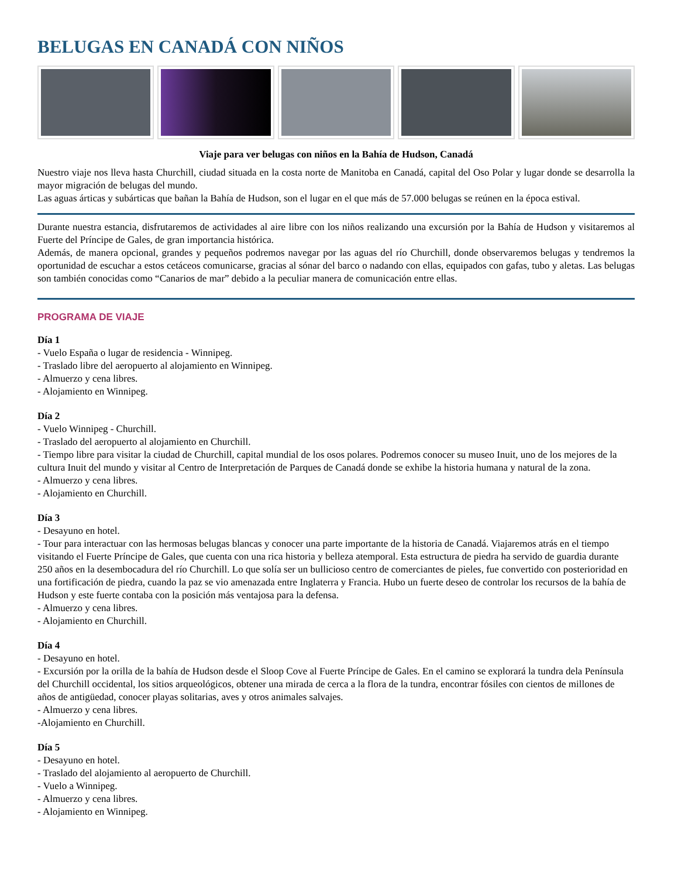BELUGAS EN CANADÁ CON NIÑOS
Viaje para ver belugas con niños en la Bahía de Hudson, Canadá
Nuestro viaje nos lleva hasta Churchill, ciudad situada en la costa norte de Manitoba en Canadá, capital del Oso Polar y lugar donde se desarrolla la mayor migración de belugas del mundo.
Las aguas árticas y subárticas que bañan la Bahía de Hudson, son el lugar en el que más de 57.000 belugas se reúnen en la época estival.
Durante nuestra estancia, disfrutaremos de actividades al aire libre con los niños realizando una excursión por la Bahía de Hudson y visitaremos al Fuerte del Príncipe de Gales, de gran importancia histórica.
Además, de manera opcional, grandes y pequeños podremos navegar por las aguas del río Churchill, donde observaremos belugas y tendremos la oportunidad de escuchar a estos cetáceos comunicarse, gracias al sónar del barco o nadando con ellas, equipados con gafas, tubo y aletas. Las belugas son también conocidas como “Canarios de mar” debido a la peculiar manera de comunicación entre ellas.
PROGRAMA DE VIAJE
Día 1
- Vuelo España o lugar de residencia - Winnipeg.
- Traslado libre del aeropuerto al alojamiento en Winnipeg.
- Almuerzo y cena libres.
- Alojamiento en Winnipeg.
Día 2
- Vuelo Winnipeg - Churchill.
- Traslado del aeropuerto al alojamiento en Churchill.
- Tiempo libre para visitar la ciudad de Churchill, capital mundial de los osos polares. Podremos conocer su museo Inuit, uno de los mejores de la cultura Inuit del mundo y visitar al Centro de Interpretación de Parques de Canadá donde se exhibe la historia humana y natural de la zona.
- Almuerzo y cena libres.
- Alojamiento en Churchill.
Día 3
- Desayuno en hotel.
- Tour para interactuar con las hermosas belugas blancas y conocer una parte importante de la historia de Canadá. Viajaremos atrás en el tiempo visitando el Fuerte Príncipe de Gales, que cuenta con una rica historia y belleza atemporal. Esta estructura de piedra ha servido de guardia durante 250 años en la desembocadura del río Churchill. Lo que solía ser un bullicioso centro de comerciantes de pieles, fue convertido con posterioridad en una fortificación de piedra, cuando la paz se vio amenazada entre Inglaterra y Francia. Hubo un fuerte deseo de controlar los recursos de la bahía de Hudson y este fuerte contaba con la posición más ventajosa para la defensa.
- Almuerzo y cena libres.
- Alojamiento en Churchill.
Día 4
- Desayuno en hotel.
- Excursión por la orilla de la bahía de Hudson desde el Sloop Cove al Fuerte Príncipe de Gales. En el camino se explorará la tundra dela Península del Churchill occidental, los sitios arqueológicos, obtener una mirada de cerca a la flora de la tundra, encontrar fósiles con cientos de millones de años de antigüedad, conocer playas solitarias, aves y otros animales salvajes.
- Almuerzo y cena libres.
-Alojamiento en Churchill.
Día 5
- Desayuno en hotel.
- Traslado del alojamiento al aeropuerto de Churchill.
- Vuelo a Winnipeg.
- Almuerzo y cena libres.
- Alojamiento en Winnipeg.